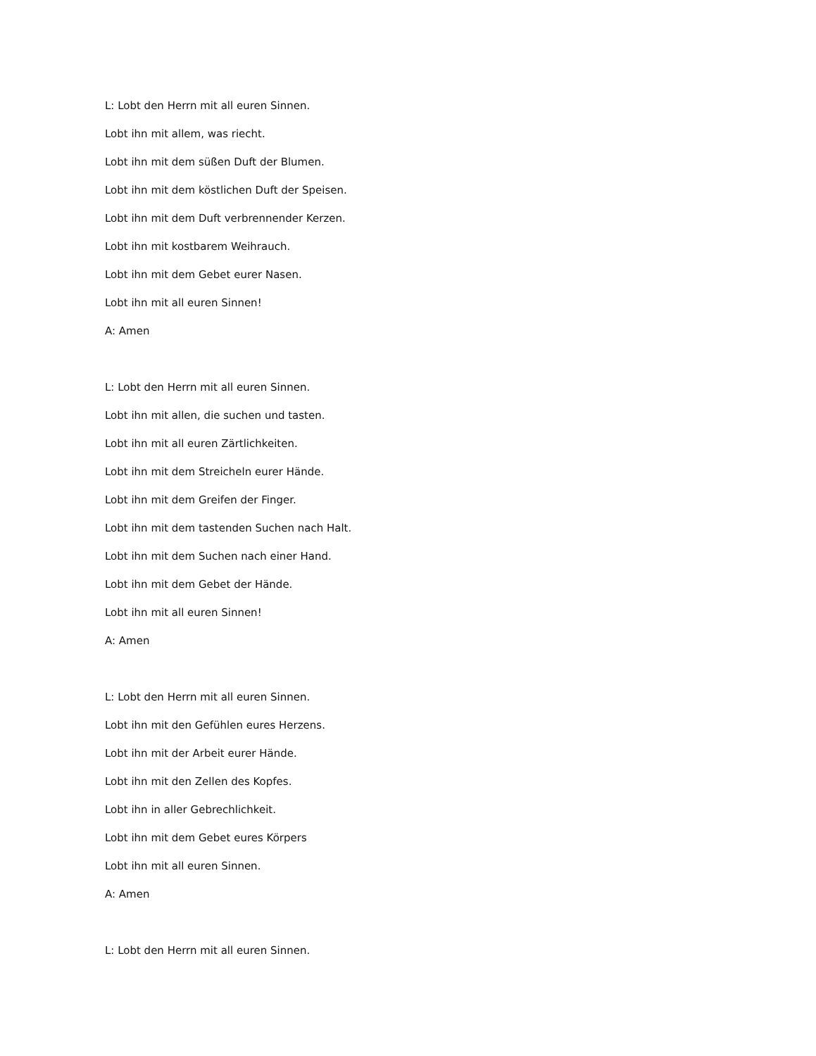L: Lobt den Herrn mit all euren Sinnen.
Lobt ihn mit allem, was riecht.
Lobt ihn mit dem süßen Duft der Blumen.
Lobt ihn mit dem köstlichen Duft der Speisen.
Lobt ihn mit dem Duft verbrennender Kerzen.
Lobt ihn mit kostbarem Weihrauch.
Lobt ihn mit dem Gebet eurer Nasen.
Lobt ihn mit all euren Sinnen!
A: Amen
L: Lobt den Herrn mit all euren Sinnen.
Lobt ihn mit allen, die suchen und tasten.
Lobt ihn mit all euren Zärtlichkeiten.
Lobt ihn mit dem Streicheln eurer Hände.
Lobt ihn mit dem Greifen der Finger.
Lobt ihn mit dem tastenden Suchen nach Halt.
Lobt ihn mit dem Suchen nach einer Hand.
Lobt ihn mit dem Gebet der Hände.
Lobt ihn mit all euren Sinnen!
A: Amen
L: Lobt den Herrn mit all euren Sinnen.
Lobt ihn mit den Gefühlen eures Herzens.
Lobt ihn mit der Arbeit eurer Hände.
Lobt ihn mit den Zellen des Kopfes.
Lobt ihn in aller Gebrechlichkeit.
Lobt ihn mit dem Gebet eures Körpers
Lobt ihn mit all euren Sinnen.
A: Amen
L: Lobt den Herrn mit all euren Sinnen.